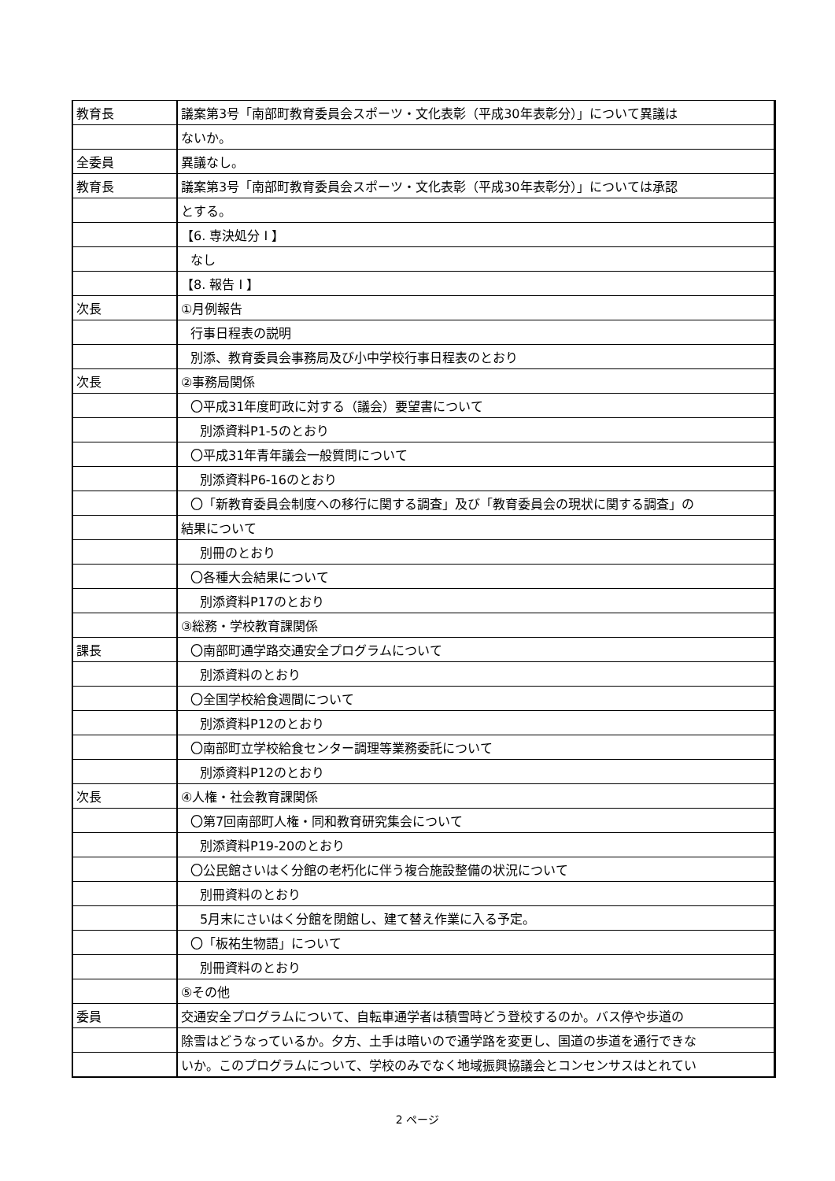| 教育長 | 議案第3号「南部町教育委員会スポーツ・文化表彰（平成30年表彰分）」について異議は |
| | ないか。 |
| 全委員 | 異議なし。 |
| 教育長 | 議案第3号「南部町教育委員会スポーツ・文化表彰（平成30年表彰分）」については承認 |
| | とする。 |
| | 【6. 専決処分 I 】 |
| | なし |
| | 【8. 報告 I 】 |
| 次長 | ①月例報告 |
| | 行事日程表の説明 |
| | 別添、教育委員会事務局及び小中学校行事日程表のとおり |
| 次長 | ②事務局関係 |
| | 〇平成31年度町政に対する（議会）要望書について |
| | 別添資料P1-5のとおり |
| | 〇平成31年青年議会一般質問について |
| | 別添資料P6-16のとおり |
| | 〇「新教育委員会制度への移行に関する調査」及び「教育委員会の現状に関する調査」の |
| | 結果について |
| | 別冊のとおり |
| | 〇各種大会結果について |
| | 別添資料P17のとおり |
| | ③総務・学校教育課関係 |
| 課長 | 〇南部町通学路交通安全プログラムについて |
| | 別添資料のとおり |
| | 〇全国学校給食週間について |
| | 別添資料P12のとおり |
| | 〇南部町立学校給食センター調理等業務委託について |
| | 別添資料P12のとおり |
| 次長 | ④人権・社会教育課関係 |
| | 〇第7回南部町人権・同和教育研究集会について |
| | 別添資料P19-20のとおり |
| | 〇公民館さいはく分館の老朽化に伴う複合施設整備の状況について |
| | 別冊資料のとおり |
| | 5月末にさいはく分館を閉館し、建て替え作業に入る予定。 |
| | 〇「板祐生物語」について |
| | 別冊資料のとおり |
| | ⑤その他 |
| 委員 | 交通安全プログラムについて、自転車通学者は積雪時どう登校するのか。バス停や歩道の |
| | 除雪はどうなっているか。夕方、土手は暗いので通学路を変更し、国道の歩道を通行できな |
| | いか。このプログラムについて、学校のみでなく地域振興協議会とコンセンサスはとれてい |
2 ページ